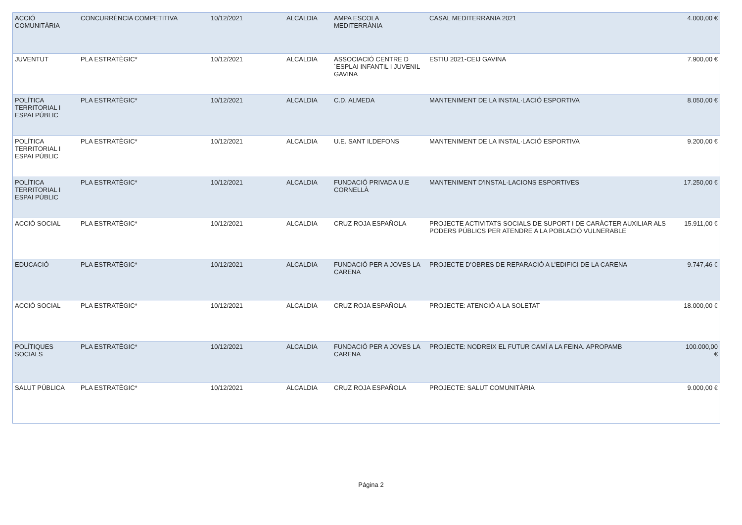| ACCIÓ COMUNITÀRIA | CONCURRÈNCIA COMPETITIVA | 10/12/2021 | ALCALDIA | AMPA ESCOLA MEDITERRÀNIA | CASAL MEDITERRANIA 2021 | 4.000,00 € |
| JUVENTUT | PLA ESTRATÈGIC* | 10/12/2021 | ALCALDIA | ASSOCIACIÓ CENTRE D´ESPLAI INFANTIL I JUVENIL GAVINA | ESTIU 2021-CEIJ GAVINA | 7.900,00 € |
| POLÍTICA TERRITORIAL I ESPAI PÚBLIC | PLA ESTRATÈGIC* | 10/12/2021 | ALCALDIA | C.D. ALMEDA | MANTENIMENT DE LA INSTAL·LACIÓ ESPORTIVA | 8.050,00 € |
| POLÍTICA TERRITORIAL I ESPAI PÚBLIC | PLA ESTRATÈGIC* | 10/12/2021 | ALCALDIA | U.E. SANT ILDEFONS | MANTENIMENT DE LA INSTAL·LACIÓ ESPORTIVA | 9.200,00 € |
| POLÍTICA TERRITORIAL I ESPAI PÚBLIC | PLA ESTRATÈGIC* | 10/12/2021 | ALCALDIA | FUNDACIÓ PRIVADA U.E CORNELLÀ | MANTENIMENT D'INSTAL·LACIONS ESPORTIVES | 17.250,00 € |
| ACCIÓ SOCIAL | PLA ESTRATÈGIC* | 10/12/2021 | ALCALDIA | CRUZ ROJA ESPAÑOLA | PROJECTE ACTIVITATS SOCIALS DE SUPORT I DE CARÀCTER AUXILIAR ALS PODERS PÚBLICS PER ATENDRE A LA POBLACIÓ VULNERABLE | 15.911,00 € |
| EDUCACIÓ | PLA ESTRATÈGIC* | 10/12/2021 | ALCALDIA | FUNDACIÓ PER A JOVES LA CARENA | PROJECTE D’OBRES DE REPARACIÓ A L’EDIFICI DE LA CARENA | 9.747,46 € |
| ACCIÓ SOCIAL | PLA ESTRATÈGIC* | 10/12/2021 | ALCALDIA | CRUZ ROJA ESPAÑOLA | PROJECTE: ATENCIÓ A LA SOLETAT | 18.000,00 € |
| POLÍTIQUES SOCIALS | PLA ESTRATÈGIC* | 10/12/2021 | ALCALDIA | FUNDACIÓ PER A JOVES LA CARENA | PROJECTE: NODREIX EL FUTUR CAMÍ A LA FEINA. APROPAMB | 100.000,00 € |
| SALUT PÚBLICA | PLA ESTRATÈGIC* | 10/12/2021 | ALCALDIA | CRUZ ROJA ESPAÑOLA | PROJECTE: SALUT COMUNITÀRIA | 9.000,00 € |
Página 2